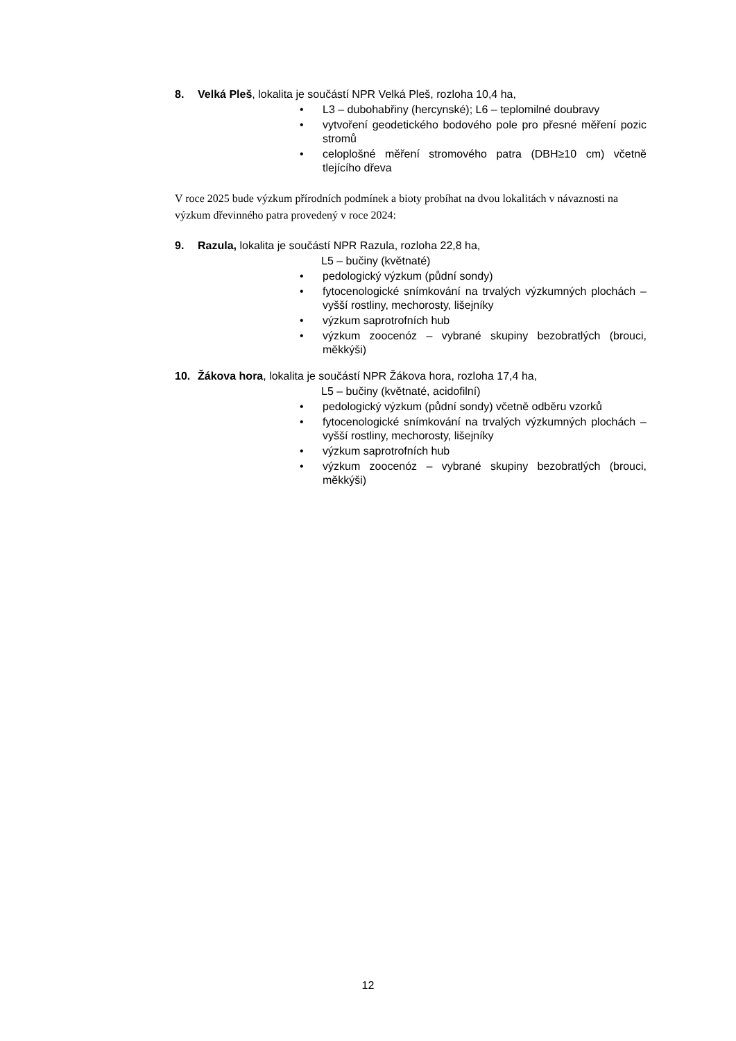8. Velká Pleš, lokalita je součástí NPR Velká Pleš, rozloha 10,4 ha,
• L3 – dubohabřiny (hercynské); L6 – teplomilné doubravy
• vytvoření geodetického bodového pole pro přesné měření pozic stromů
• celoplošné měření stromového patra (DBH≥10 cm) včetně tlejícího dřeva
V roce 2025 bude výzkum přírodních podmínek a bioty probíhat na dvou lokalitách v návaznosti na výzkum dřevinného patra provedený v roce 2024:
9. Razula, lokalita je součástí NPR Razula, rozloha 22,8 ha,
L5 – bučiny (květnaté)
• pedologický výzkum (půdní sondy)
• fytocenologické snímkování na trvalých výzkumných plochách – vyšší rostliny, mechorosty, lišejníky
• výzkum saprotrofních hub
• výzkum zoocenóz – vybrané skupiny bezobratlých (brouci, měkkýši)
10. Žákova hora, lokalita je součástí NPR Žákova hora, rozloha 17,4 ha,
L5 – bučiny (květnaté, acidofilní)
• pedologický výzkum (půdní sondy) včetně odběru vzorků
• fytocenologické snímkování na trvalých výzkumných plochách – vyšší rostliny, mechorosty, lišejníky
• výzkum saprotrofních hub
• výzkum zoocenóz – vybrané skupiny bezobratlých (brouci, měkkýši)
12